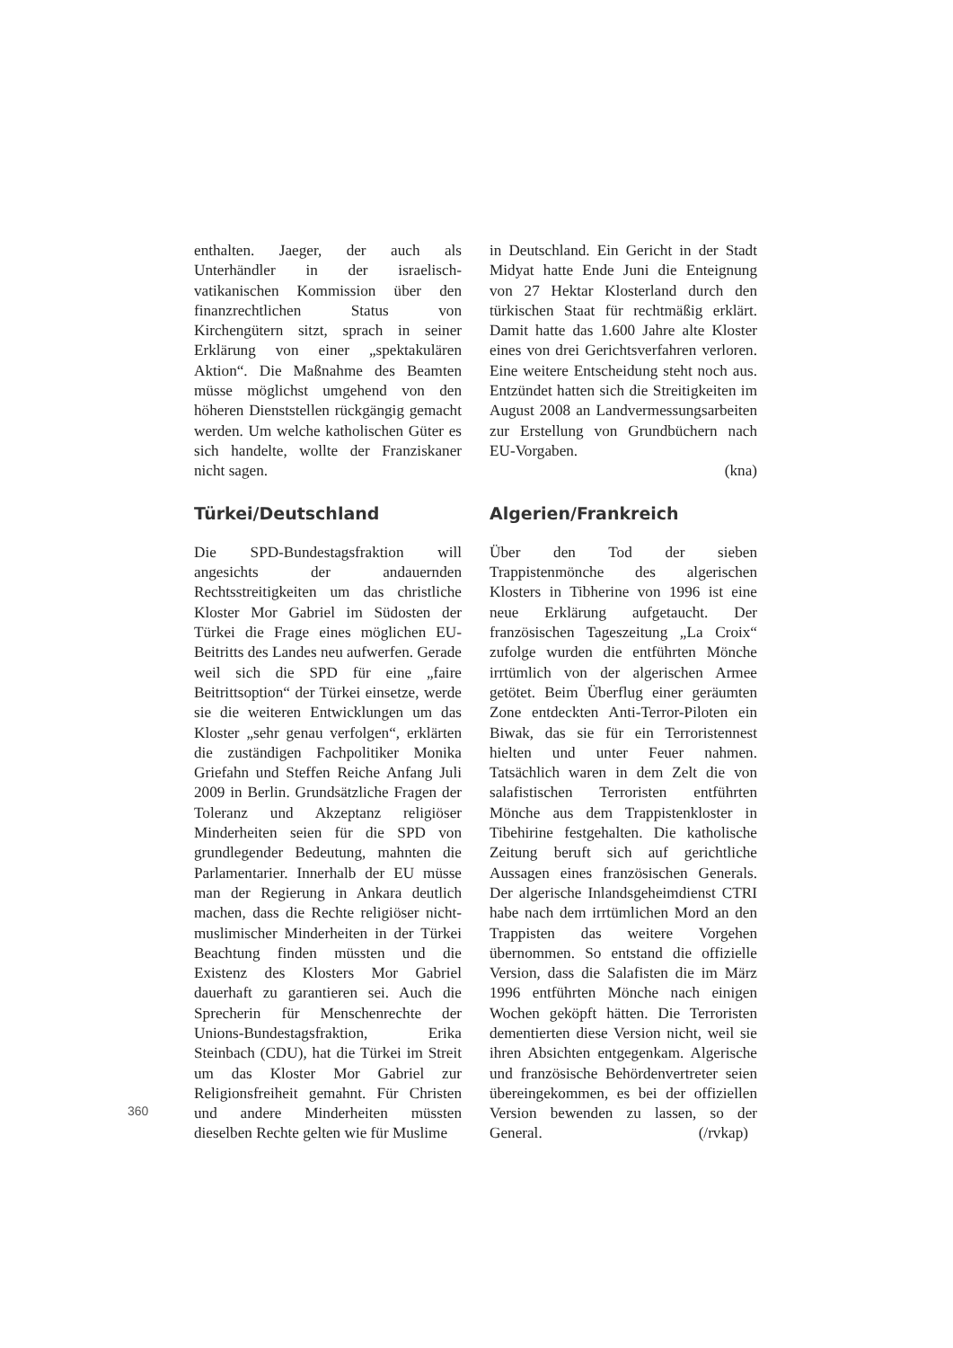enthalten. Jaeger, der auch als Unterhändler in der israelisch-vatikanischen Kommission über den finanzrechtlichen Status von Kirchengütern sitzt, sprach in seiner Erklärung von einer „spektakulären Aktion“. Die Maßnahme des Beamten müsse möglichst umgehend von den höheren Dienststellen rückgängig gemacht werden. Um welche katholischen Güter es sich handelte, wollte der Franziskaner nicht sagen.
Türkei/Deutschland
Die SPD-Bundestagsfraktion will angesichts der andauernden Rechtsstreitigkeiten um das christliche Kloster Mor Gabriel im Südosten der Türkei die Frage eines möglichen EU-Beitritts des Landes neu aufwerfen. Gerade weil sich die SPD für eine „faire Beitrittsoption“ der Türkei einsetze, werde sie die weiteren Entwicklungen um das Kloster „sehr genau verfolgen“, erklärten die zuständigen Fachpolitiker Monika Griefahn und Steffen Reiche Anfang Juli 2009 in Berlin. Grundsätzliche Fragen der Toleranz und Akzeptanz religiöser Minderheiten seien für die SPD von grundlegender Bedeutung, mahnten die Parlamentarier. Innerhalb der EU müsse man der Regierung in Ankara deutlich machen, dass die Rechte religiöser nicht-muslimischer Minderheiten in der Türkei Beachtung finden müssten und die Existenz des Klosters Mor Gabriel dauerhaft zu garantieren sei. Auch die Sprecherin für Menschenrechte der Unions-Bundestagsfraktion, Erika Steinbach (CDU), hat die Türkei im Streit um das Kloster Mor Gabriel zur Religionsfreiheit gemahnt. Für Christen und andere Minderheiten müssten dieselben Rechte gelten wie für Muslime
in Deutschland. Ein Gericht in der Stadt Midyat hatte Ende Juni die Enteignung von 27 Hektar Klosterland durch den türkischen Staat für rechtmäßig erklärt. Damit hatte das 1.600 Jahre alte Kloster eines von drei Gerichtsverfahren verloren. Eine weitere Entscheidung steht noch aus. Entzündet hatten sich die Streitigkeiten im August 2008 an Landvermessungsarbeiten zur Erstellung von Grundbüchern nach EU-Vorgaben.
(kna)
Algerien/Frankreich
Über den Tod der sieben Trappistenmönche des algerischen Klosters in Tibherine von 1996 ist eine neue Erklärung aufgetaucht. Der französischen Tageszeitung „La Croix“ zufolge wurden die entführten Mönche irrtümlich von der algerischen Armee getötet. Beim Überflug einer geräumten Zone entdeckten Anti-Terror-Piloten ein Biwak, das sie für ein Terroristennest hielten und unter Feuer nahmen. Tatsächlich waren in dem Zelt die von salafistischen Terroristen entführten Mönche aus dem Trappistenkloster in Tibehirine festgehalten. Die katholische Zeitung beruft sich auf gerichtliche Aussagen eines französischen Generals. Der algerische Inlandsgeheimdienst CTRI habe nach dem irrtümlichen Mord an den Trappisten das weitere Vorgehen übernommen. So entstand die offizielle Version, dass die Salafisten die im März 1996 entführten Mönche nach einigen Wochen geköpft hätten. Die Terroristen dementierten diese Version nicht, weil sie ihren Absichten entgegenkam. Algerische und französische Behördenvertreter seien übereingekommen, es bei der offiziellen Version bewenden zu lassen, so der General. (/rvkap)
360